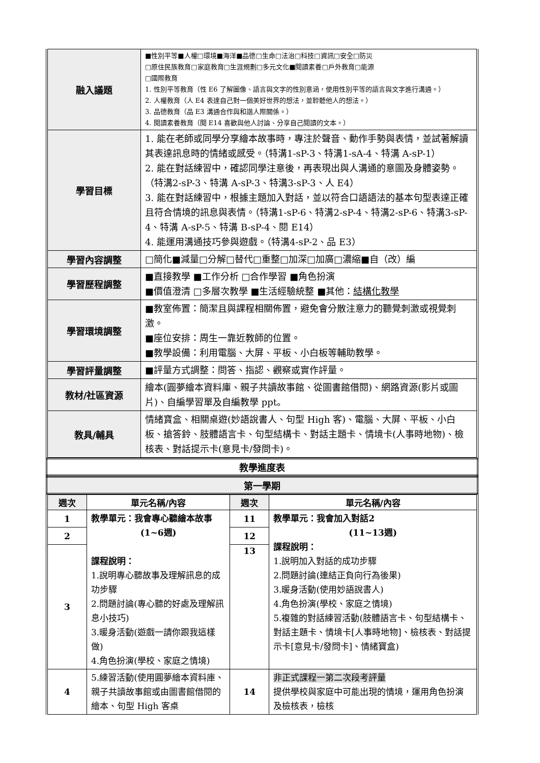| 融入議題 | ■性別平等■人權□環境■海洋■品德□生命□法治□科技□資訊□安全□防災 □原住民族教育□家庭教育□生涯規劃□多元文化■閱讀素養□戶外教育□能源 □國際教育 1. 性別平等教育（性 E6 了解圖像、語言與文字的性別意涵，使用性別平等的語言與文字進行溝通。） 2. 人權教育（人 E4 表達自己對一個美好世界的想法，並聆聽他人的想法。） 3. 品德教育（品 E3 溝通合作與和諧人際關係。） 4. 閱讀素養教育（閱 E14 喜歡與他人討論、分享自己閱讀的文本。） |
| 學習目標 | 1. 能在老師或同學分享繪本故事時，專注於聲音、動作手勢與表情，並試著解讀其表達訊息時的情緒或感受。（特溝1-sP-3、特溝1-sA-4、特溝 A-sP-1） 2. 能在對話練習中，確認同學注意後，再表現出與人溝通的意圖及身體姿勢。（特溝2-sP-3、特溝 A-sP-3、特溝3-sP-3、人 E4） 3. 能在對話練習中，根據主題加入對話，並以符合口語語法的基本句型表達正確且符合情境的訊息與表情。（特溝1-sP-6、特溝2-sP-4、特溝2-sP-6、特溝3-sP-4、特溝 A-sP-5、特溝 B-sP-4、閱 E14） 4. 能運用溝通技巧參與遊戲。（特溝4-sP-2、品 E3） |
| 學習內容調整 | □簡化■減量□分解□替代□重整□加深□加廣□濃縮■自（改）編 |
| 學習歷程調整 | ■直接教學 ■工作分析 □合作學習 ■角色扮演 ■價值澄清 □多層次教學 ■生活經驗統整 ■其他： 結構化教學 |
| 學習環境調整 | ■教室佈置：簡潔且與課程相關佈置，避免會分散注意力的聽覺刺激或視覺刺激。 ■座位安排：周生一靠近教師的位置。 ■教學設備：利用電腦、大屏、平板、小白板等輔助教學。 |
| 學習評量調整 | ■評量方式調整：問答、指認、觀察或實作評量。 |
| 教材/社區資源 | 繪本(圓夢繪本資料庫、親子共讀故事館、從圖書館借閱)、網路資源(影片或圖片)、自編學習單及自編教學 ppt。 |
| 教具/輔具 | 情緒寶盒、相關桌遊(妙語說書人、句型 High 客)、電腦、大屏、平板、小白板、搶答鈴、肢體語言卡、句型結構卡、對話主題卡、情境卡(人事時地物)、檢核表、對話提示卡(意見卡/發問卡)。 |
| 教學進度表 |
| 第一學期 |
| 週次 | 單元名稱/內容 | 週次 | 單元名稱/內容 |
| --- | --- | --- | --- |
| 1 | 教學單元：我會專心聽繪本故事 (1~6週) 課程說明： 1.說明專心聽故事及理解訊息的成功步驟 2.問題討論(專心聽的好處及理解訊息小技巧) 3.暖身活動(遊戲一請你跟我這樣做) 4.角色扮演(學校、家庭之情境) | 11 | 教學單元：我會加入對話2 (11~13週) 課程說明： 1.說明加入對話的成功步驟 2.問題討論(連結正負向行為後果) 3.暖身活動(使用妙語說書人) 4.角色扮演(學校、家庭之情境) 5.複雜的對話練習活動(肢體語言卡、句型結構卡、對話主題卡、情境卡[人事時地物]、檢核表、對話提示卡[意見卡/發問卡]、情緒寶盒) |
| 2 | | 12 | |
| 3 | | 13 | |
| 4 | 5.練習活動(使用圓夢繪本資料庫、親子共讀故事館或由圖書館借閱的繪本、句型 High 客桌 | 14 | 非正式課程一第二次段考評量 提供學校與家庭中可能出現的情境，運用角色扮演及檢核表，檢核 |